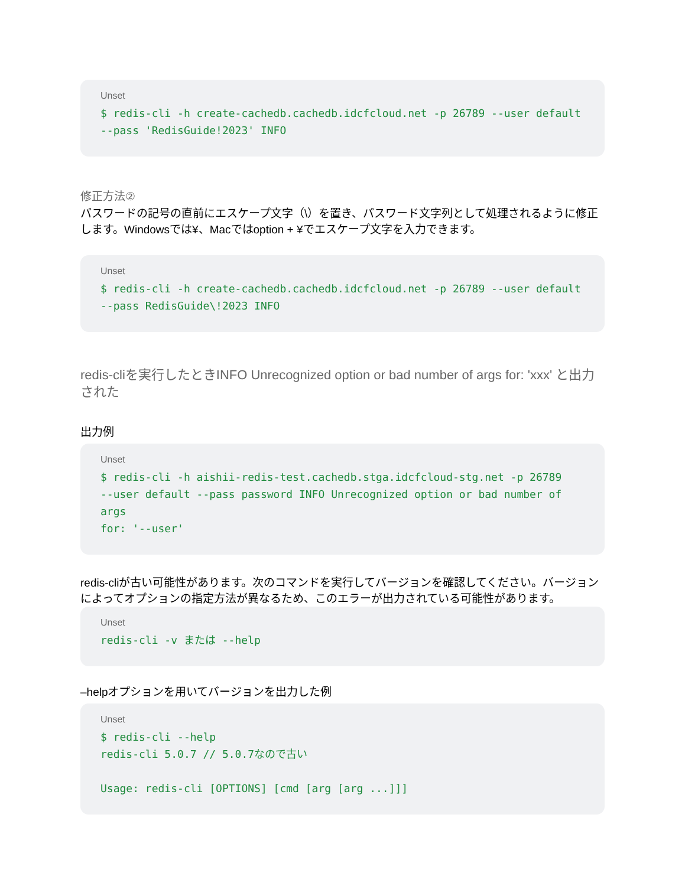Unset
$ redis-cli -h create-cachedb.cachedb.idcfcloud.net -p 26789 --user default
--pass 'RedisGuide!2023' INFO
修正方法②
パスワードの記号の直前にエスケープ文字（\）を置き、パスワード文字列として処理されるように修正します。Windowsでは¥、Macではoption + ¥でエスケープ文字を入力できます。
Unset
$ redis-cli -h create-cachedb.cachedb.idcfcloud.net -p 26789 --user default
--pass RedisGuide\!2023 INFO
redis-cliを実行したときINFO Unrecognized option or bad number of args for: 'xxx' と出力された
出力例
Unset
$ redis-cli -h aishii-redis-test.cachedb.stga.idcfcloud-stg.net -p 26789
--user default --pass password INFO Unrecognized option or bad number of args
for: '--user'
redis-cliが古い可能性があります。次のコマンドを実行してバージョンを確認してください。バージョンによってオプションの指定方法が異なるため、このエラーが出力されている可能性があります。
Unset
redis-cli -v または --help
–helpオプションを用いてバージョンを出力した例
Unset
$ redis-cli --help
redis-cli 5.0.7 // 5.0.7なので古い

Usage: redis-cli [OPTIONS] [cmd [arg [arg ...]]]